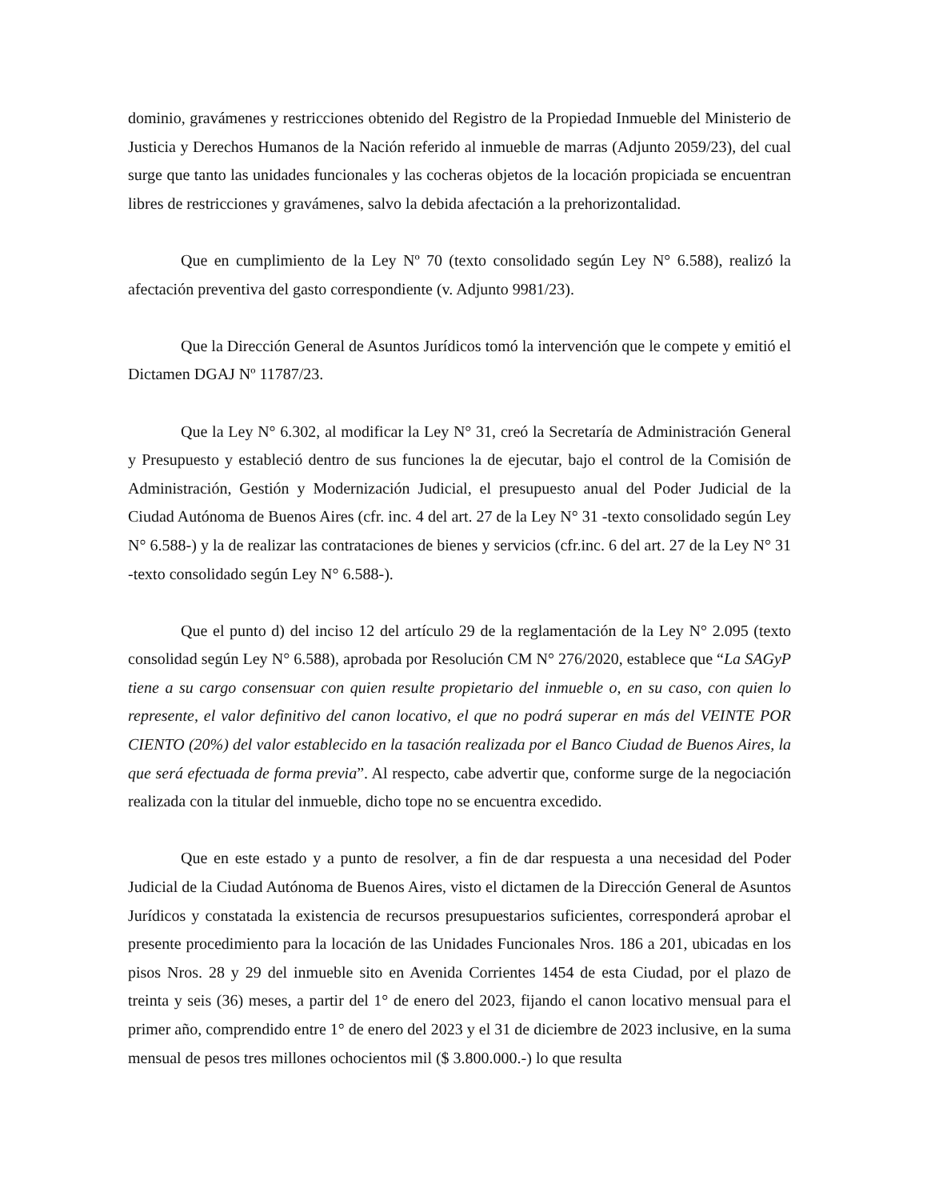dominio, gravámenes y restricciones obtenido del Registro de la Propiedad Inmueble del Ministerio de Justicia y Derechos Humanos de la Nación referido al inmueble de marras (Adjunto 2059/23), del cual surge que tanto las unidades funcionales y las cocheras objetos de la locación propiciada se encuentran libres de restricciones y gravámenes, salvo la debida afectación a la prehorizontalidad.
Que en cumplimiento de la Ley Nº 70 (texto consolidado según Ley N° 6.588), realizó la afectación preventiva del gasto correspondiente (v. Adjunto 9981/23).
Que la Dirección General de Asuntos Jurídicos tomó la intervención que le compete y emitió el Dictamen DGAJ Nº 11787/23.
Que la Ley N° 6.302, al modificar la Ley N° 31, creó la Secretaría de Administración General y Presupuesto y estableció dentro de sus funciones la de ejecutar, bajo el control de la Comisión de Administración, Gestión y Modernización Judicial, el presupuesto anual del Poder Judicial de la Ciudad Autónoma de Buenos Aires (cfr. inc. 4 del art. 27 de la Ley N° 31 -texto consolidado según Ley N° 6.588-) y la de realizar las contrataciones de bienes y servicios (cfr.inc. 6 del art. 27 de la Ley N° 31 -texto consolidado según Ley N° 6.588-).
Que el punto d) del inciso 12 del artículo 29 de la reglamentación de la Ley N° 2.095 (texto consolidad según Ley N° 6.588), aprobada por Resolución CM N° 276/2020, establece que “La SAGyP tiene a su cargo consensuar con quien resulte propietario del inmueble o, en su caso, con quien lo represente, el valor definitivo del canon locativo, el que no podrá superar en más del VEINTE POR CIENTO (20%) del valor establecido en la tasación realizada por el Banco Ciudad de Buenos Aires, la que será efectuada de forma previa”. Al respecto, cabe advertir que, conforme surge de la negociación realizada con la titular del inmueble, dicho tope no se encuentra excedido.
Que en este estado y a punto de resolver, a fin de dar respuesta a una necesidad del Poder Judicial de la Ciudad Autónoma de Buenos Aires, visto el dictamen de la Dirección General de Asuntos Jurídicos y constatada la existencia de recursos presupuestarios suficientes, corresponderá aprobar el presente procedimiento para la locación de las Unidades Funcionales Nros. 186 a 201, ubicadas en los pisos Nros. 28 y 29 del inmueble sito en Avenida Corrientes 1454 de esta Ciudad, por el plazo de treinta y seis (36) meses, a partir del 1° de enero del 2023, fijando el canon locativo mensual para el primer año, comprendido entre 1° de enero del 2023 y el 31 de diciembre de 2023 inclusive, en la suma mensual de pesos tres millones ochocientos mil ($ 3.800.000.-) lo que resulta